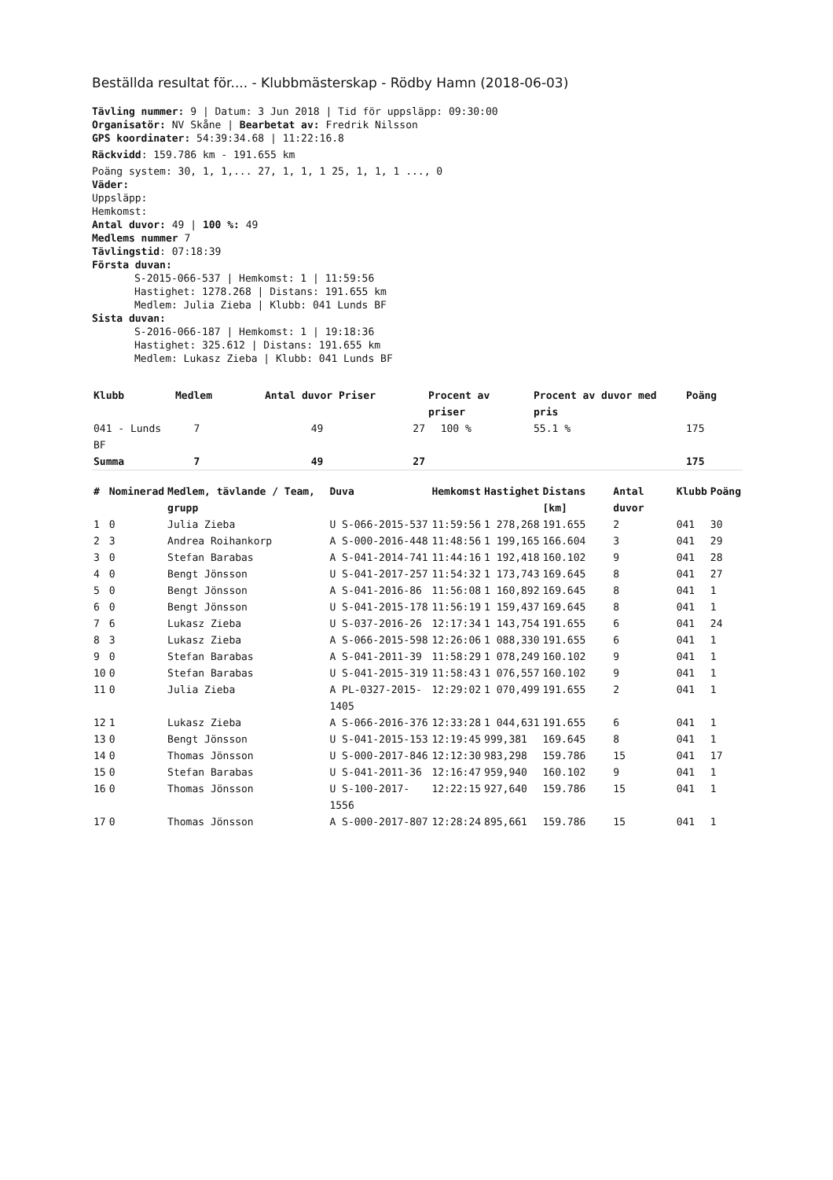Beställda resultat för.... - Klubbmästerskap - Rödby Hamn (2018-06-03)
Tävling nummer: 9 | Datum: 3 Jun 2018 | Tid för uppsläpp: 09:30:00
Organisatör: NV Skåne | Bearbetat av: Fredrik Nilsson
GPS koordinater: 54:39:34.68 | 11:22:16.8
Räckvidd: 159.786 km - 191.655 km
Poäng system: 30, 1, 1,... 27, 1, 1, 1 25, 1, 1, 1 ..., 0
Väder:
Uppsläpp:
Hemkomst:
Antal duvor: 49 | 100 %: 49
Medlems nummer 7
Tävlingstid: 07:18:39
Första duvan:
S-2015-066-537 | Hemkomst: 1 | 11:59:56
Hastighet: 1278.268 | Distans: 191.655 km
Medlem: Julia Zieba | Klubb: 041 Lunds BF
Sista duvan:
S-2016-066-187 | Hemkomst: 1 | 19:18:36
Hastighet: 325.612 | Distans: 191.655 km
Medlem: Lukasz Zieba | Klubb: 041 Lunds BF
| Klubb | Medlem | Antal duvor | Priser | Procent av priser | Procent av duvor med pris | Poäng |
| --- | --- | --- | --- | --- | --- | --- |
| 041 - Lunds BF | 7 | 49 | 27 | 100 % | 55.1 % | 175 |
| Summa | 7 | 49 | 27 | | | 175 |
| # | Nominerad | Medlem, tävlande / Team, grupp | Duva | Hemkomst | Hastighet | Distans [km] | Antal duvor | Klubb | Poäng |
| --- | --- | --- | --- | --- | --- | --- | --- | --- | --- |
| 1 | 0 | Julia Zieba | U S-066-2015-537 | 11:59:56 | 1 278,268 | 191.655 | 2 | 041 | 30 |
| 2 | 3 | Andrea Roihankorp | A S-000-2016-448 | 11:48:56 | 1 199,165 | 166.604 | 3 | 041 | 29 |
| 3 | 0 | Stefan Barabas | A S-041-2014-741 | 11:44:16 | 1 192,418 | 160.102 | 9 | 041 | 28 |
| 4 | 0 | Bengt Jönsson | U S-041-2017-257 | 11:54:32 | 1 173,743 | 169.645 | 8 | 041 | 27 |
| 5 | 0 | Bengt Jönsson | A S-041-2016-86 | 11:56:08 | 1 160,892 | 169.645 | 8 | 041 | 1 |
| 6 | 0 | Bengt Jönsson | U S-041-2015-178 | 11:56:19 | 1 159,437 | 169.645 | 8 | 041 | 1 |
| 7 | 6 | Lukasz Zieba | U S-037-2016-26 | 12:17:34 | 1 143,754 | 191.655 | 6 | 041 | 24 |
| 8 | 3 | Lukasz Zieba | A S-066-2015-598 | 12:26:06 | 1 088,330 | 191.655 | 6 | 041 | 1 |
| 9 | 0 | Stefan Barabas | A S-041-2011-39 | 11:58:29 | 1 078,249 | 160.102 | 9 | 041 | 1 |
| 10 | 0 | Stefan Barabas | U S-041-2015-319 | 11:58:43 | 1 076,557 | 160.102 | 9 | 041 | 1 |
| 11 | 0 | Julia Zieba | A PL-0327-2015-1405 | 12:29:02 | 1 070,499 | 191.655 | 2 | 041 | 1 |
| 12 | 1 | Lukasz Zieba | A S-066-2016-376 | 12:33:28 | 1 044,631 | 191.655 | 6 | 041 | 1 |
| 13 | 0 | Bengt Jönsson | U S-041-2015-153 | 12:19:45 | 999,381 | 169.645 | 8 | 041 | 1 |
| 14 | 0 | Thomas Jönsson | U S-000-2017-846 | 12:12:30 | 983,298 | 159.786 | 15 | 041 | 17 |
| 15 | 0 | Stefan Barabas | U S-041-2011-36 | 12:16:47 | 959,940 | 160.102 | 9 | 041 | 1 |
| 16 | 0 | Thomas Jönsson | U S-100-2017-1556 | 12:22:15 | 927,640 | 159.786 | 15 | 041 | 1 |
| 17 | 0 | Thomas Jönsson | A S-000-2017-807 | 12:28:24 | 895,661 | 159.786 | 15 | 041 | 1 |